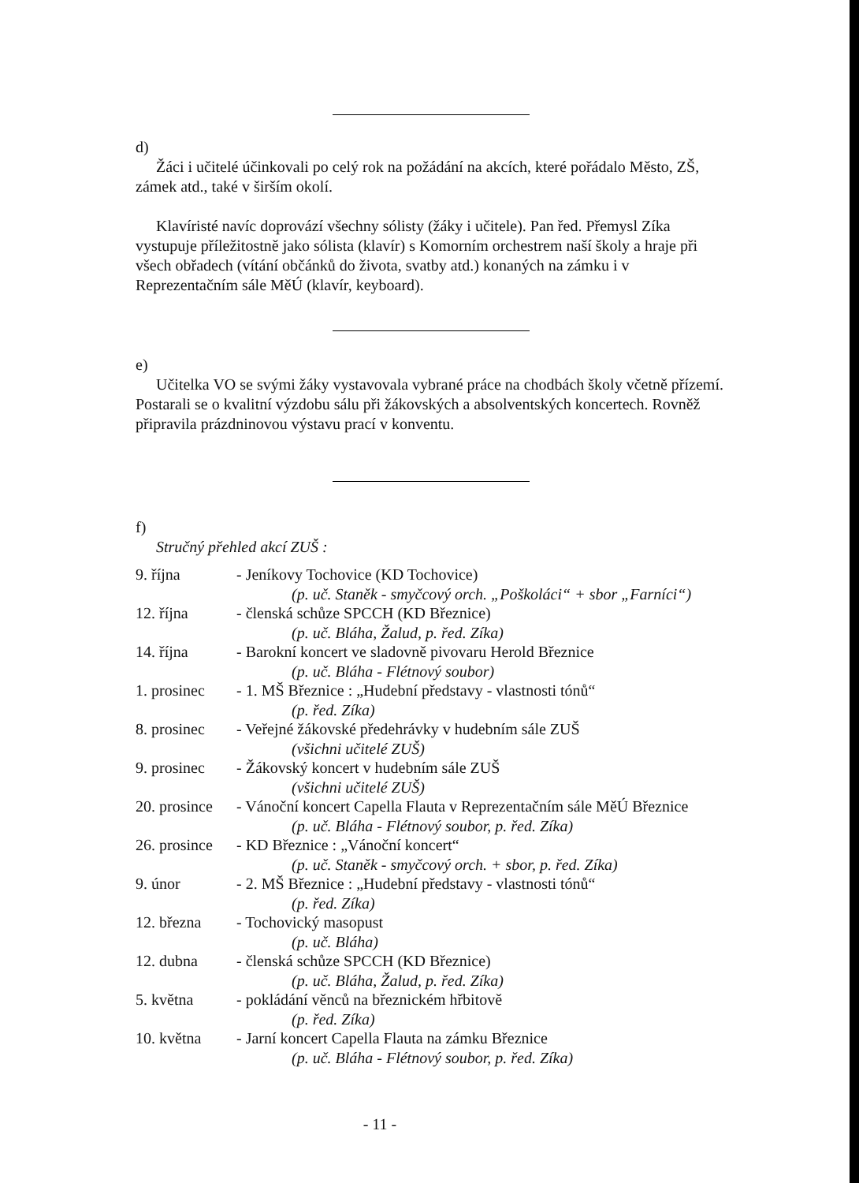d)
Žáci i učitelé účinkovali po celý rok na požádání na akcích, které pořádalo Město, ZŠ, zámek atd., také v širším okolí.
Klavíristé navíc doprovází všechny sólisty (žáky i učitele). Pan řed. Přemysl Zíka vystupuje příležitostně jako sólista (klavír) s Komorním orchestrem naší školy a hraje při všech obřadech (vítání občánků do života, svatby atd.) konaných na zámku i v Reprezentačním sále MěÚ (klavír, keyboard).
e)
Učitelka VO se svými žáky vystavovala vybrané práce na chodbách školy včetně přízemí. Postarali se o kvalitní výzdobu sálu při žákovských a absolventských koncertech. Rovněž připravila prázdninovou výstavu prací v konventu.
f)
Stručný přehled akcí ZUŠ :
| 9. října | - Jeníkovy Tochovice (KD Tochovice) |
| | (p. uč. Staněk - smyčcový orch. „Poškoláci“ + sbor „Farníci“) |
| 12. října | - členská schůze SPCCH (KD Březnice) |
| | (p. uč. Bláha, Žalud, p. řed. Zíka) |
| 14. října | - Barokní koncert ve sladovně pivovaru Herold Březnice |
| | (p. uč. Bláha - Flétnový soubor) |
| 1. prosinec | - 1. MŠ Březnice : „Hudební představy - vlastnosti tónů“ |
| | (p. řed. Zíka) |
| 8. prosinec | - Veřejné žákovské předehrávky v hudebním sále ZUŠ |
| | (všichni učitelé ZUŠ) |
| 9. prosinec | - Žákovský koncert v hudebním sále ZUŠ |
| | (všichni učitelé ZUŠ) |
| 20. prosince | - Vánoční koncert Capella Flauta v Reprezentačním sále MěÚ Březnice |
| | (p. uč. Bláha - Flétnový soubor, p. řed. Zíka) |
| 26. prosince | - KD Březnice : „Vánoční koncert“ |
| | (p. uč. Staněk - smyčcový orch. + sbor, p. řed. Zíka) |
| 9. únor | - 2. MŠ Březnice : „Hudební představy - vlastnosti tónů“ |
| | (p. řed. Zíka) |
| 12. března | - Tochovický masopust |
| | (p. uč. Bláha) |
| 12. dubna | - členská schůze SPCCH (KD Březnice) |
| | (p. uč. Bláha, Žalud, p. řed. Zíka) |
| 5. května | - pokládání věnců na březnickém hřbitově |
| | (p. řed. Zíka) |
| 10. května | - Jarní koncert Capella Flauta na zámku Březnice |
| | (p. uč. Bláha - Flétnový soubor, p. řed. Zíka) |
- 11 -